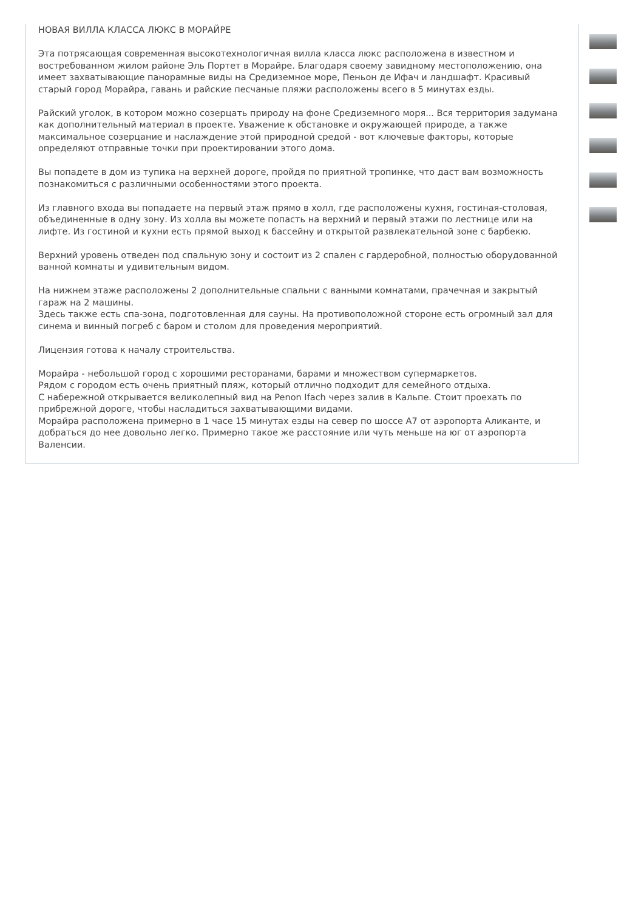НОВАЯ ВИЛЛА КЛАССА ЛЮКС В МОРАЙРЕ
Эта потрясающая современная высокотехнологичная вилла класса люкс расположена в известном и востребованном жилом районе Эль Портет в Морайре. Благодаря своему завидному местоположению, она имеет захватывающие панорамные виды на Средиземное море, Пеньон де Ифач и ландшафт. Красивый старый город Морайра, гавань и райские песчаные пляжи расположены всего в 5 минутах езды.
Райский уголок, в котором можно созерцать природу на фоне Средиземного моря... Вся территория задумана как дополнительный материал в проекте. Уважение к обстановке и окружающей природе, а также максимальное созерцание и наслаждение этой природной средой - вот ключевые факторы, которые определяют отправные точки при проектировании этого дома.
Вы попадете в дом из тупика на верхней дороге, пройдя по приятной тропинке, что даст вам возможность познакомиться с различными особенностями этого проекта.
Из главного входа вы попадаете на первый этаж прямо в холл, где расположены кухня, гостиная-столовая, объединенные в одну зону. Из холла вы можете попасть на верхний и первый этажи по лестнице или на лифте. Из гостиной и кухни есть прямой выход к бассейну и открытой развлекательной зоне с барбекю.
Верхний уровень отведен под спальную зону и состоит из 2 спален с гардеробной, полностью оборудованной ванной комнаты и удивительным видом.
На нижнем этаже расположены 2 дополнительные спальни с ванными комнатами, прачечная и закрытый гараж на 2 машины.
Здесь также есть спа-зона, подготовленная для сауны. На противоположной стороне есть огромный зал для синема и винный погреб с баром и столом для проведения мероприятий.
Лицензия готова к началу строительства.
Морайра - небольшой город с хорошими ресторанами, барами и множеством супермаркетов.
Рядом с городом есть очень приятный пляж, который отлично подходит для семейного отдыха.
С набережной открывается великолепный вид на Penon Ifach через залив в Кальпе. Стоит проехать по прибрежной дороге, чтобы насладиться захватывающими видами.
Морайра расположена примерно в 1 часе 15 минутах езды на север по шоссе A7 от аэропорта Аликанте, и добраться до нее довольно легко. Примерно такое же расстояние или чуть меньше на юг от аэропорта Валенсии.